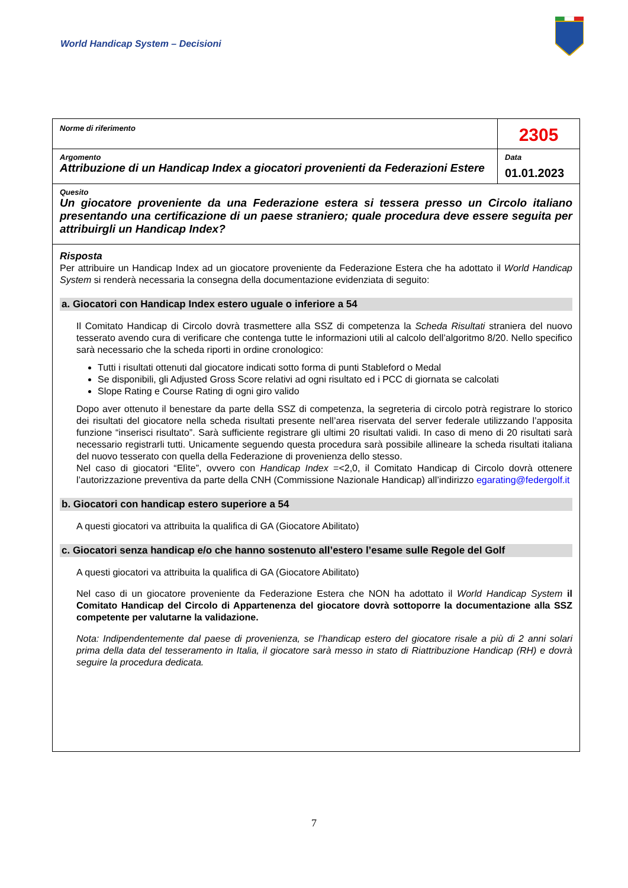World Handicap System – Decisioni
| Norme di riferimento | 2305 |
| Argomento Attribuzione di un Handicap Index a giocatori provenienti da Federazioni Estere | Data 01.01.2023 |
| Quesito Un giocatore proveniente da una Federazione estera si tessera presso un Circolo italiano presentando una certificazione di un paese straniero; quale procedura deve essere seguita per attribuirgli un Handicap Index? | |
| Risposta Per attribuire un Handicap Index ad un giocatore proveniente da Federazione Estera che ha adottato il World Handicap System si renderà necessaria la consegna della documentazione evidenziata di seguito: a. Giocatori con Handicap Index estero uguale o inferiore a 54 Il Comitato Handicap di Circolo dovrà trasmettere alla SSZ di competenza la Scheda Risultati straniera del nuovo tesserato avendo cura di verificare che contenga tutte le informazioni utili al calcolo dell’algoritmo 8/20. Nello specifico sarà necessario che la scheda riporti in ordine cronologico: Tutti i risultati ottenuti dal giocatore indicati sotto forma di punti Stableford o Medal Se disponibili, gli Adjusted Gross Score relativi ad ogni risultato ed i PCC di giornata se calcolati Slope Rating e Course Rating di ogni giro valido Dopo aver ottenuto il benestare da parte della SSZ di competenza, la segreteria di circolo potrà registrare lo storico dei risultati del giocatore nella scheda risultati presente nell’area riservata del server federale utilizzando l’apposita funzione “inserisci risultato”. Sarà sufficiente registrare gli ultimi 20 risultati validi. In caso di meno di 20 risultati sarà necessario registrarli tutti. Unicamente seguendo questa procedura sarà possibile allineare la scheda risultati italiana del nuovo tesserato con quella della Federazione di provenienza dello stesso. Nel caso di giocatori “Elìte”, ovvero con Handicap Index =<2,0, il Comitato Handicap di Circolo dovrà ottenere l’autorizzazione preventiva da parte della CNH (Commissione Nazionale Handicap) all’indirizzo egarating@federgolf.it b. Giocatori con handicap estero superiore a 54 A questi giocatori va attribuita la qualifica di GA (Giocatore Abilitato) c. Giocatori senza handicap e/o che hanno sostenuto all’estero l’esame sulle Regole del Golf A questi giocatori va attribuita la qualifica di GA (Giocatore Abilitato) Nel caso di un giocatore proveniente da Federazione Estera che NON ha adottato il World Handicap System il Comitato Handicap del Circolo di Appartenenza del giocatore dovrà sottoporre la documentazione alla SSZ competente per valutarne la validazione. Nota: Indipendentemente dal paese di provenienza, se l’handicap estero del giocatore risale a più di 2 anni solari prima della data del tesseramento in Italia, il giocatore sarà messo in stato di Riattribuzione Handicap (RH) e dovrà seguire la procedura dedicata. | |
7